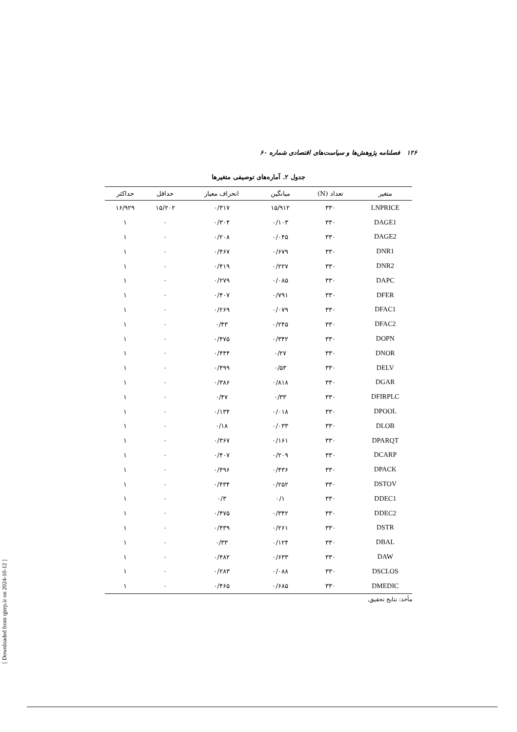۱۲۶ فصلنامه پژوهش‌ها و سیاست‌های اقتصادی شماره ۶۰
جدول ۲. آماره‌های توصیفی متغیرها
| متغیر | تعداد (N) | میانگین | انحراف معیار | حداقل | حداکثر |
| --- | --- | --- | --- | --- | --- |
| LNPRICE | ۳۳۰ | ۱۵/۹۱۲ | ۰/۳۱۷ | ۱۵/۲۰۲ | ۱۶/۹۲۹ |
| DAGE1 | ۳۳۰ | ۰/۱۰۳ | ۰/۳۰۴ | ۰ | ۱ |
| DAGE2 | ۳۳۰ | ۰/۰۴۵ | ۰/۲۰۸ | ۰ | ۱ |
| DNR1 | ۳۳۰ | ۰/۶۷۹ | ۰/۴۶۷ | ۰ | ۱ |
| DNR2 | ۳۳۰ | ۰/۲۲۷ | ۰/۴۱۹ | ۰ | ۱ |
| DAPC | ۳۳۰ | ۰/۰۸۵ | ۰/۲۷۹ | ۰ | ۱ |
| DFER | ۳۳۰ | ۰/۷۹۱ | ۰/۴۰۷ | ۰ | ۱ |
| DFAC1 | ۳۳۰ | ۰/۰۷۹ | ۰/۲۶۹ | ۰ | ۱ |
| DFAC2 | ۳۳۰ | ۰/۲۴۵ | ۰/۴۳ | ۰ | ۱ |
| DOPN | ۳۳۰ | ۰/۳۴۲ | ۰/۴۷۵ | ۰ | ۱ |
| DNOR | ۳۳۰ | ۰/۲۷ | ۰/۴۴۴ | ۰ | ۱ |
| DELV | ۳۳۰ | ۰/۵۳ | ۰/۴۹۹ | ۰ | ۱ |
| DGAR | ۳۳۰ | ۰/۸۱۸ | ۰/۳۸۶ | ۰ | ۱ |
| DFIRPLC | ۳۳۰ | ۰/۳۳ | ۰/۴۷ | ۰ | ۱ |
| DPOOL | ۳۳۰ | ۰/۰۱۸ | ۰/۱۳۴ | ۰ | ۱ |
| DLOB | ۳۳۰ | ۰/۰۳۳ | ۰/۱۸ | ۰ | ۱ |
| DPARQT | ۳۳۰ | ۰/۱۶۱ | ۰/۳۶۷ | ۰ | ۱ |
| DCARP | ۳۳۰ | ۰/۲۰۹ | ۰/۴۰۷ | ۰ | ۱ |
| DPACK | ۳۳۰ | ۰/۴۳۶ | ۰/۴۹۶ | ۰ | ۱ |
| DSTOV | ۳۳۰ | ۰/۲۵۲ | ۰/۴۳۴ | ۰ | ۱ |
| DDEC1 | ۳۳۰ | ۰/۱ | ۰/۳ | ۰ | ۱ |
| DDEC2 | ۳۳۰ | ۰/۳۴۲ | ۰/۴۷۵ | ۰ | ۱ |
| DSTR | ۳۳۰ | ۰/۲۶۱ | ۰/۴۳۹ | ۰ | ۱ |
| DBAL | ۳۳۰ | ۰/۱۲۴ | ۰/۳۳ | ۰ | ۱ |
| DAW | ۳۳۰ | ۰/۶۳۳ | ۰/۴۸۲ | ۰ | ۱ |
| DSCLOS | ۳۳۰ | ۰/۰۸۸ | ۰/۲۸۳ | ۰ | ۱ |
| DMEDIC | ۳۳۰ | ۰/۶۸۵ | ۰/۴۶۵ | ۰ | ۱ |
مأخذ: نتایج تحقیق.
[ Downloaded from qjerp.ir on 2024-10-12 ]